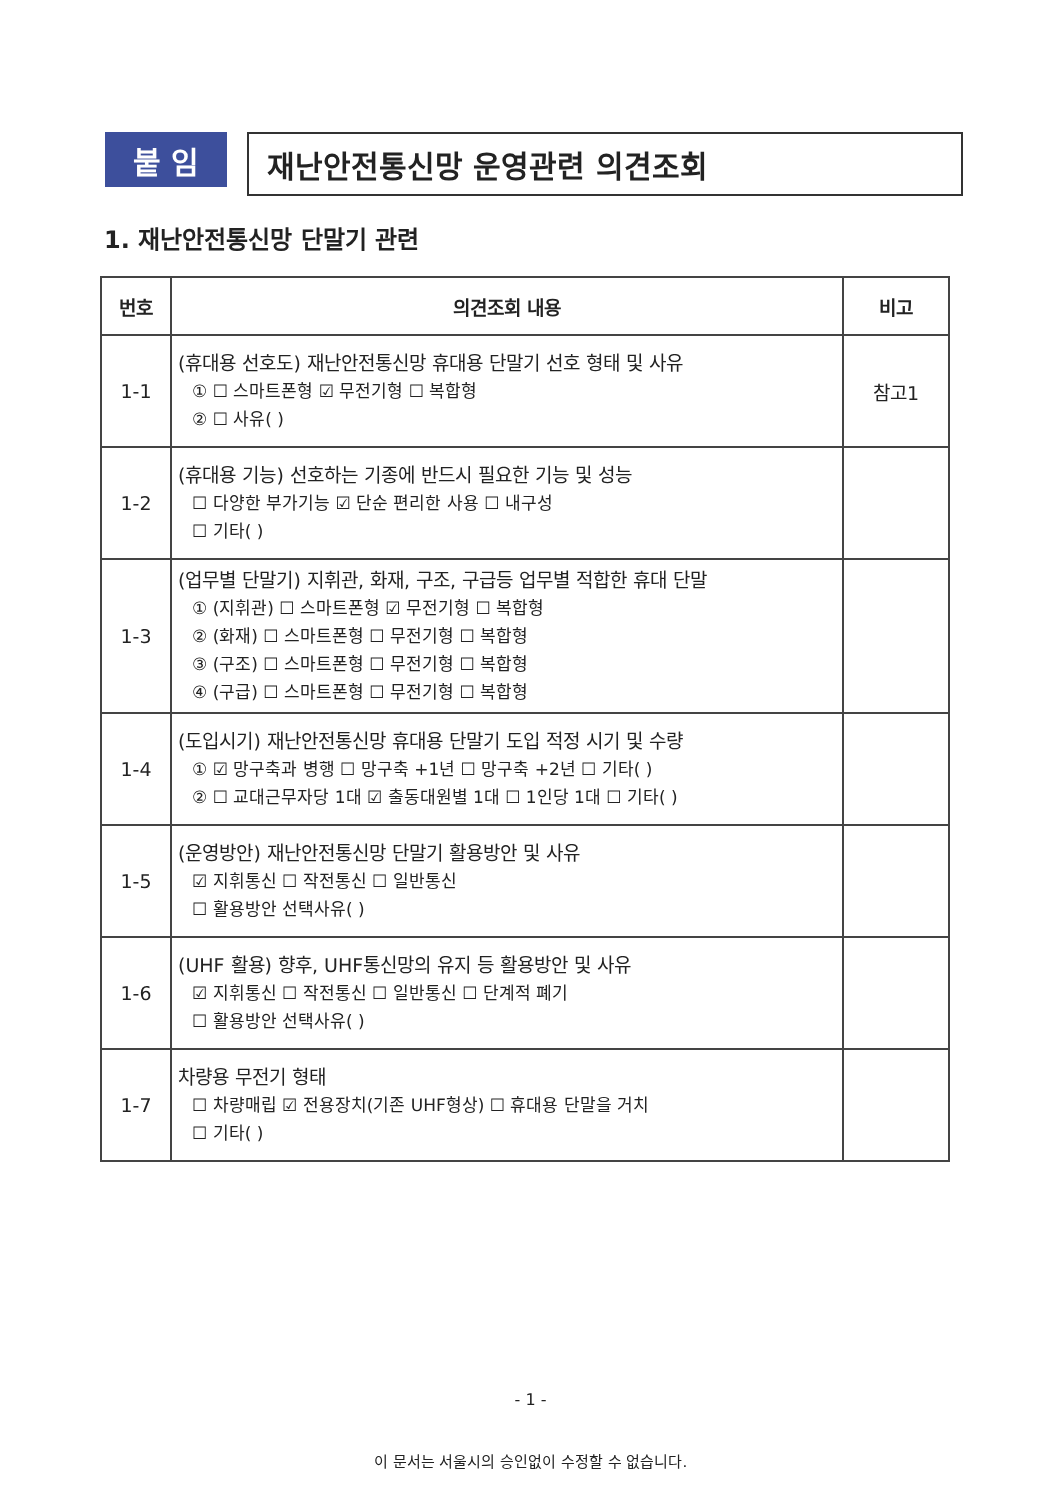붙 임
재난안전통신망 운영관련 의견조회
1. 재난안전통신망 단말기 관련
| 번호 | 의견조회 내용 | 비고 |
| --- | --- | --- |
| 1-1 | (휴대용 선호도) 재난안전통신망 휴대용 단말기 선호 형태 및 사유 ① ☐ 스마트폰형 ☑ 무전기형 ☐ 복합형 ② ☐ 사유( ) | 참고1 |
| 1-2 | (휴대용 기능) 선호하는 기종에 반드시 필요한 기능 및 성능 ☐ 다양한 부가기능 ☑ 단순 편리한 사용 ☐ 내구성 ☐ 기타( ) | |
| 1-3 | (업무별 단말기) 지휘관, 화재, 구조, 구급등 업무별 적합한 휴대 단말 ① (지휘관) ☐ 스마트폰형 ☑ 무전기형 ☐ 복합형 ② (화재) ☐ 스마트폰형 ☐ 무전기형 ☐ 복합형 ③ (구조) ☐ 스마트폰형 ☐ 무전기형 ☐ 복합형 ④ (구급) ☐ 스마트폰형 ☐ 무전기형 ☐ 복합형 | |
| 1-4 | (도입시기) 재난안전통신망 휴대용 단말기 도입 적정 시기 및 수량 ① ☑ 망구축과 병행 ☐ 망구축 +1년 ☐ 망구축 +2년 ☐ 기타( ) ② ☐ 교대근무자당 1대 ☑ 출동대원별 1대 ☐ 1인당 1대 ☐ 기타( ) | |
| 1-5 | (운영방안) 재난안전통신망 단말기 활용방안 및 사유 ☑ 지휘통신 ☐ 작전통신 ☐ 일반통신 ☐ 활용방안 선택사유( ) | |
| 1-6 | (UHF 활용) 향후, UHF통신망의 유지 등 활용방안 및 사유 ☑ 지휘통신 ☐ 작전통신 ☐ 일반통신 ☐ 단계적 폐기 ☐ 활용방안 선택사유( ) | |
| 1-7 | 차량용 무전기 형태 ☐ 차량매립 ☑ 전용장치(기존 UHF형상) ☐ 휴대용 단말을 거치 ☐ 기타( ) | |
- 1 -
이 문서는 서울시의 승인없이 수정할 수 없습니다.